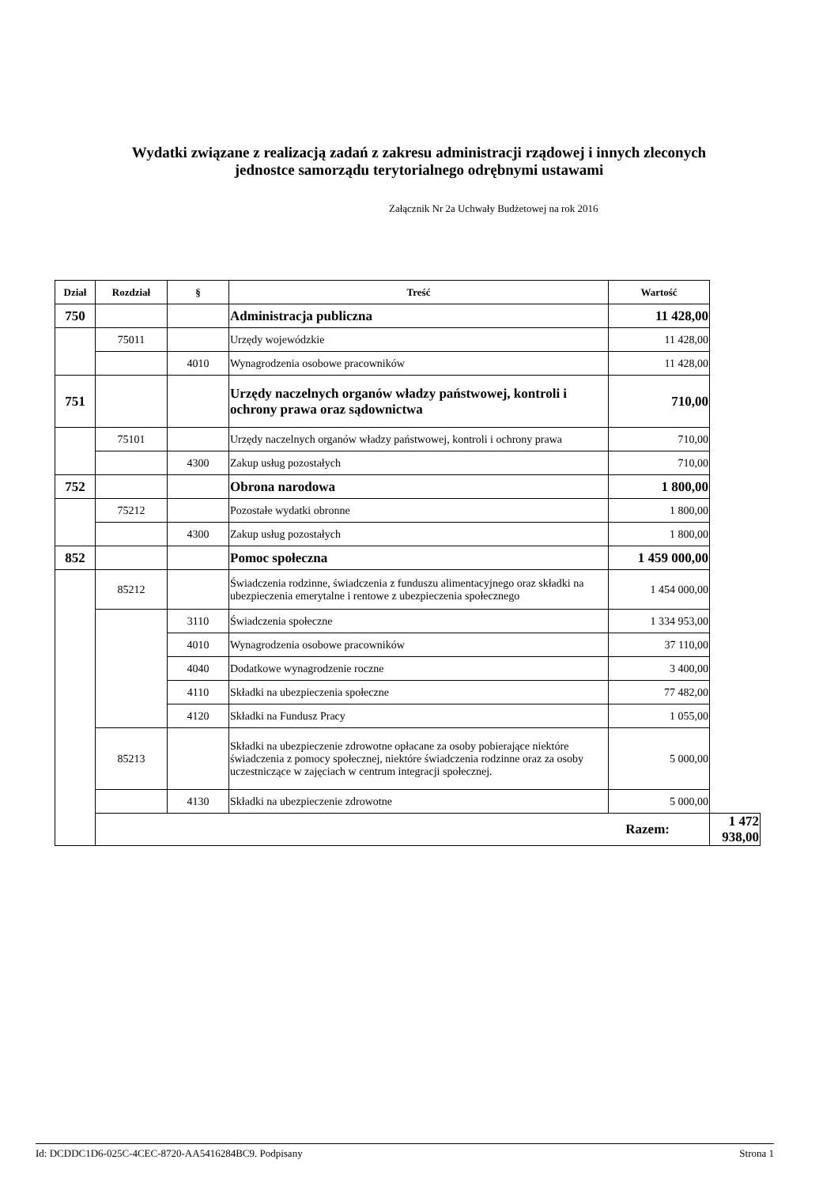Wydatki związane z realizacją zadań z zakresu administracji rządowej i innych zleconych
jednostce samorządu terytorialnego odrębnymi ustawami
Załącznik Nr 2a Uchwały Budżetowej na rok 2016
| Dział | Rozdział | § | Treść | Wartość | |
| --- | --- | --- | --- | --- | --- |
| 750 | | | Administracja publiczna | 11 428,00 | |
| | 75011 | | Urzędy wojewódzkie | 11 428,00 | |
| | | 4010 | Wynagrodzenia osobowe pracowników | 11 428,00 | |
| 751 | | | Urzędy naczelnych organów władzy państwowej, kontroli i ochrony prawa oraz sądownictwa | 710,00 | |
| | 75101 | | Urzędy naczelnych organów władzy państwowej, kontroli i ochrony prawa | 710,00 | |
| | | 4300 | Zakup usług pozostałych | 710,00 | |
| 752 | | | Obrona narodowa | 1 800,00 | |
| | 75212 | | Pozostałe wydatki obronne | 1 800,00 | |
| | | 4300 | Zakup usług pozostałych | 1 800,00 | |
| 852 | | | Pomoc społeczna | 1 459 000,00 | |
| | 85212 | | Świadczenia rodzinne, świadczenia z funduszu alimentacyjnego oraz składki na ubezpieczenia emerytalne i rentowe z ubezpieczenia społecznego | 1 454 000,00 | |
| | | 3110 | Świadczenia społeczne | 1 334 953,00 | |
| | | 4010 | Wynagrodzenia osobowe pracowników | 37 110,00 | |
| | | 4040 | Dodatkowe wynagrodzenie roczne | 3 400,00 | |
| | | 4110 | Składki na ubezpieczenia społeczne | 77 482,00 | |
| | | 4120 | Składki na Fundusz Pracy | 1 055,00 | |
| | 85213 | | Składki na ubezpieczenie zdrowotne opłacane za osoby pobierające niektóre świadczenia z pomocy społecznej, niektóre świadczenia rodzinne oraz za osoby uczestniczące w zajęciach w centrum integracji społecznej. | 5 000,00 | |
| | | 4130 | Składki na ubezpieczenie zdrowotne | 5 000,00 | |
| | Razem: | | | | 1 472 938,00 |
Id: DCDDC1D6-025C-4CEC-8720-AA5416284BC9. Podpisany Strona 1